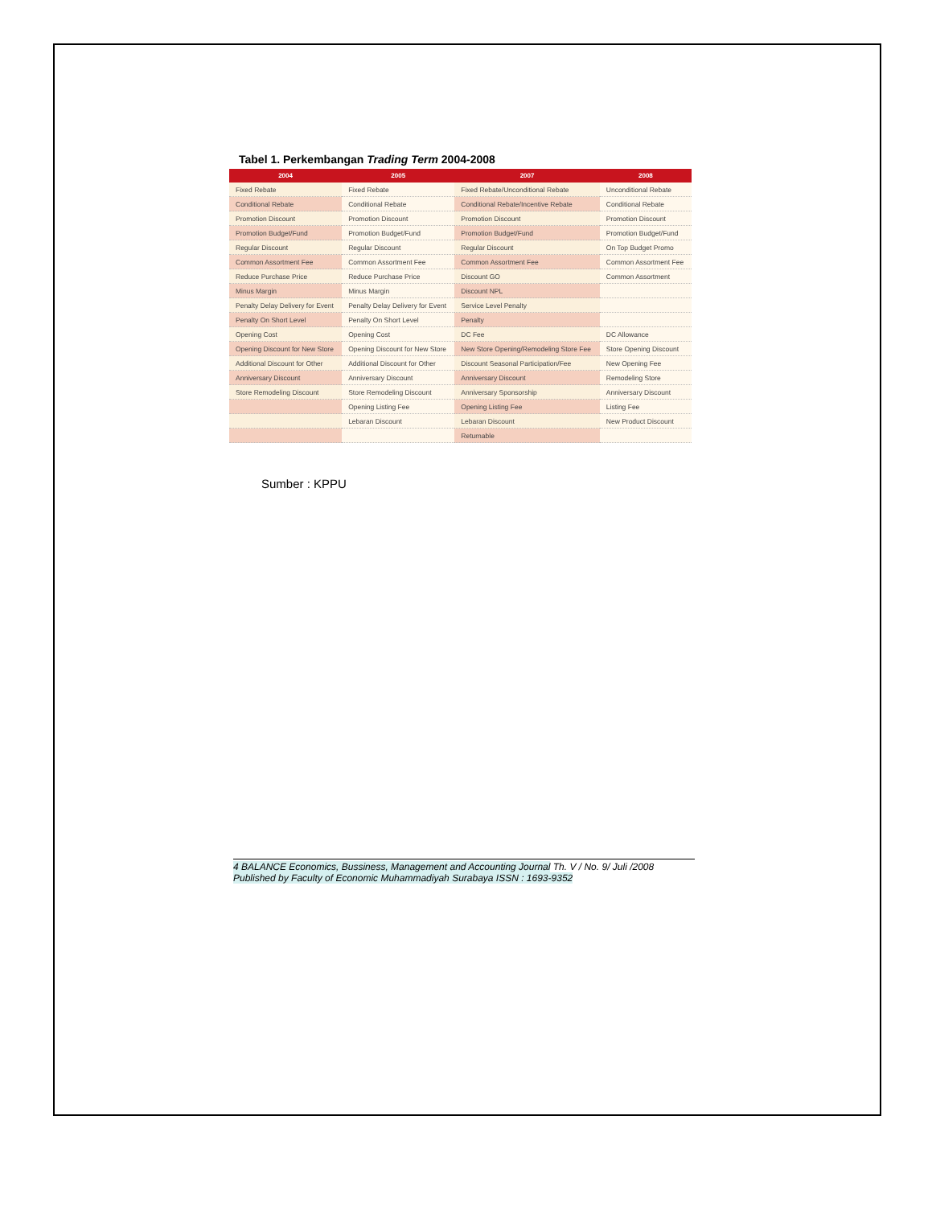Tabel 1. Perkembangan Trading Term 2004-2008
| 2004 | 2005 | 2007 | 2008 |
| --- | --- | --- | --- |
| Fixed Rebate | Fixed Rebate | Fixed Rebate/Unconditional Rebate | Unconditional Rebate |
| Conditional Rebate | Conditional Rebate | Conditional Rebate/Incentive Rebate | Conditional Rebate |
| Promotion Discount | Promotion Discount | Promotion Discount | Promotion Discount |
| Promotion Budget/Fund | Promotion Budget/Fund | Promotion Budget/Fund | Promotion Budget/Fund |
| Regular Discount | Regular Discount | Regular Discount | On Top Budget Promo |
| Common Assortment Fee | Common Assortment Fee | Common Assortment Fee | Common Assortment Fee |
| Reduce Purchase Price | Reduce Purchase Price | Discount GO | Common Assortment |
| Minus Margin | Minus Margin | Discount NPL | |
| Penalty Delay Delivery for Event | Penalty Delay Delivery for Event | Service Level Penalty | |
| Penalty On Short Level | Penalty On Short Level | Penalty | |
| Opening Cost | Opening Cost | DC Fee | DC Allowance |
| Opening Discount for New Store | Opening Discount for New Store | New Store Opening/Remodeling Store Fee | Store Opening Discount |
| Additional Discount for Other | Additional Discount for Other | Discount Seasonal Participation/Fee | New Opening Fee |
| Anniversary Discount | Anniversary Discount | Anniversary Discount | Remodeling Store |
| Store Remodeling Discount | Store Remodeling Discount | Anniversary Sponsorship | Anniversary Discount |
| | Opening Listing Fee | Opening Listing Fee | Listing Fee |
| | Lebaran Discount | Lebaran Discount | New Product Discount |
| | | Returnable | |
Sumber : KPPU
4 BALANCE Economics, Bussiness, Management and Accounting Journal Th. V / No. 9/ Juli /2008
Published by Faculty of Economic Muhammadiyah Surabaya ISSN : 1693-9352